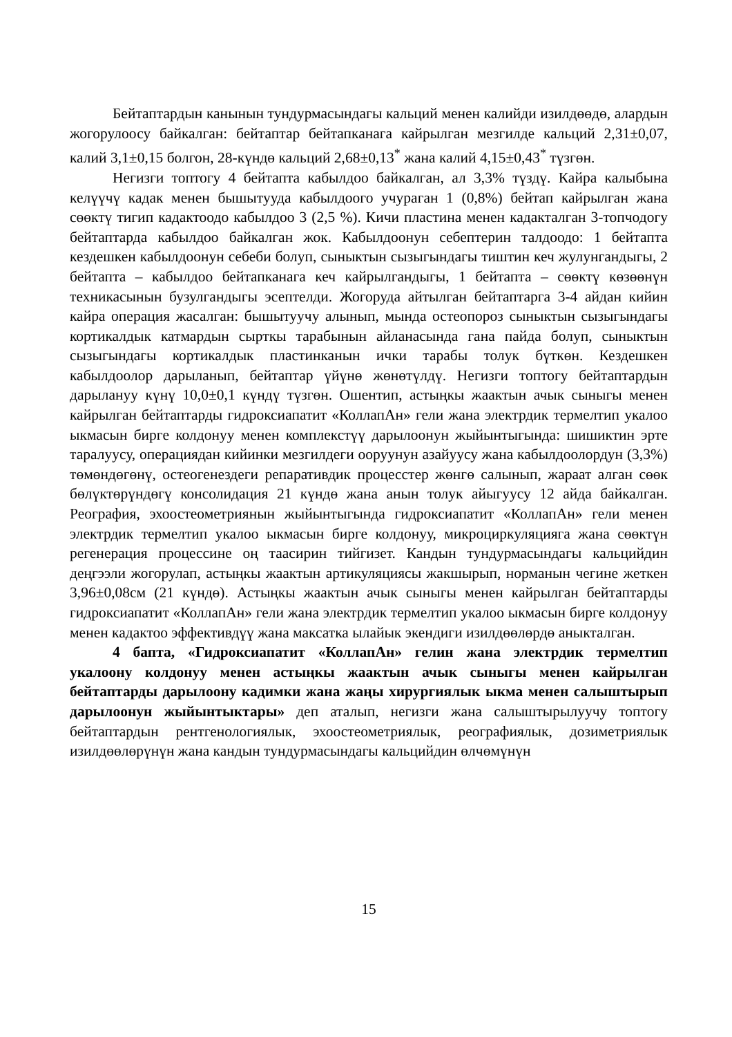Бейтаптардын канынын тундурмасындагы кальций менен калийди изилдөөдө, алардын жогорулоосу байкалган: бейтаптар бейтапканага кайрылган мезгилде кальций 2,31±0,07, калий 3,1±0,15 болгон, 28-күндө кальций 2,68±0,13<sup>*</sup> жана калий 4,15±0,43<sup>*</sup> түзгөн.
Негизги топтогу 4 бейтапта кабылдоо байкалган, ал 3,3% түздү. Кайра калыбына келүүчү кадак менен бышытууда кабылдоого учураган 1 (0,8%) бейтап кайрылган жана сөөктү тигип кадактоодо кабылдоо 3 (2,5 %). Кичи пластина менен кадакталган 3-топчодогу бейтаптарда кабылдоо байкалган жок. Кабылдоонун себептерин талдоодо: 1 бейтапта кездешкен кабылдоонун себеби болуп, сыныктын сызыгындагы тиштин кеч жулунгандыгы, 2 бейтапта – кабылдоо бейтапканага кеч кайрылгандыгы, 1 бейтапта – сөөктү көзөөнүн техникасынын бузулгандыгы эсептелди. Жогоруда айтылган бейтаптарга 3-4 айдан кийин кайра операция жасалган: бышытуучу алынып, мында остеопороз сыныктын сызыгындагы кортикалдык катмардын сырткы тарабынын айланасында гана пайда болуп, сыныктын сызыгындагы кортикалдык пластинканын ички тарабы толук бүткөн. Кездешкен кабылдоолор дарыланып, бейтаптар үйүнө жөнөтүлдү. Негизги топтогу бейтаптардын дарылануу күнү 10,0±0,1 күндү түзгөн. Ошентип, астыңкы жаактын ачык сыныгы менен кайрылган бейтаптарды гидроксиапатит «КоллапАн» гели жана электрдик термелтип укалоо ыкмасын бирге колдонуу менен комплекстүү дарылоонун жыйынтыгында: шишиктин эрте таралуусу, операциядан кийинки мезгилдеги ооруунун азайуусу жана кабылдоолордун (3,3%) төмөндөгөнү, остеогенездеги репаративдик процесстер жөнгө салынып, жараат алган сөөк бөлүктөрүндөгү консолидация 21 күндө жана анын толук айыгуусу 12 айда байкалган. Реография, эхоостеометриянын жыйынтыгында гидроксиапатит «КоллапАн» гели менен электрдик термелтип укалоо ыкмасын бирге колдонуу, микроциркуляцияга жана сөөктүн регенерация процессине оң таасирин тийгизет. Кандын тундурмасындагы кальцийдин деңгээли жогорулап, астыңкы жаактын артикуляциясы жакшырып, норманын чегине жеткен 3,96±0,08см (21 күндө). Астыңкы жаактын ачык сыныгы менен кайрылган бейтаптарды гидроксиапатит «КоллапАн» гели жана электрдик термелтип укалоо ыкмасын бирге колдонуу менен кадактоо эффективдүү жана максатка ылайык экендиги изилдөөлөрдө аныкталган.
4 бапта, «Гидроксиапатит «КоллапАн» гелин жана электрдик термелтип укалоону колдонуу менен астыңкы жаактын ачык сыныгы менен кайрылган бейтаптарды дарылоону кадимки жана жаңы хирургиялык ыкма менен салыштырып дарылоонун жыйынтыктары» деп аталып, негизги жана салыштырылуучу топтогу бейтаптардын рентгенологиялык, эхоостеометриялык, реографиялык, дозиметриялык изилдөөлөрүнүн жана кандын тундурмасындагы кальцийдин өлчөмүнүн
15